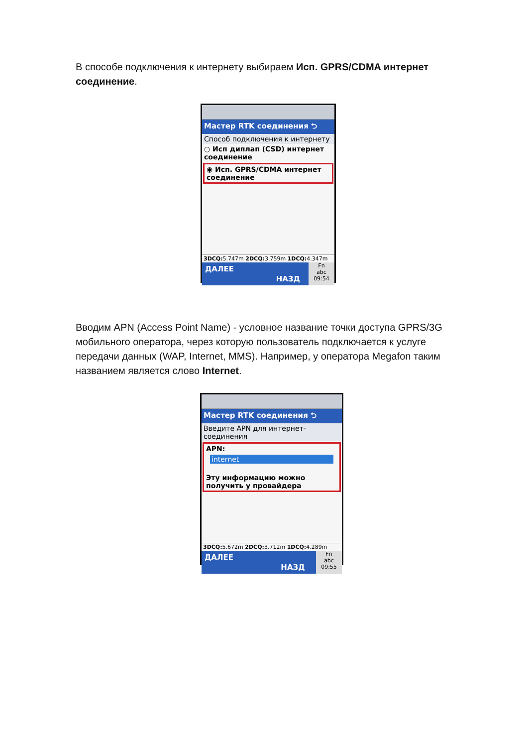В способе подключения к интернету выбираем Исп. GPRS/CDMA интернет соединение.
Мастер RTK соединения ⮌
Способ подключения к интернету
○ Исп диплап (CSD) интернет соединение
◉ Исп. GPRS/CDMA интернет соединение
3DCQ: 5.747m 2DCQ: 3.759m 1DCQ: 4.347m
ДАЛЕЕ
НАЗД
Fn
abc
09:54
Вводим APN (Access Point Name) - условное название точки доступа GPRS/3G мобильного оператора, через которую пользователь подключается к услуге передачи данных (WAP, Internet, MMS). Например, у оператора Megafon таким названием является слово Internet.
Мастер RTK соединения ⮌
Введите APN для интернет-соединения
APN:
internet
Эту информацию можно получить у провайдера
3DCQ: 5.672m 2DCQ: 3.712m 1DCQ: 4.289m
ДАЛЕЕ
НАЗД
Fn
abc
09:55